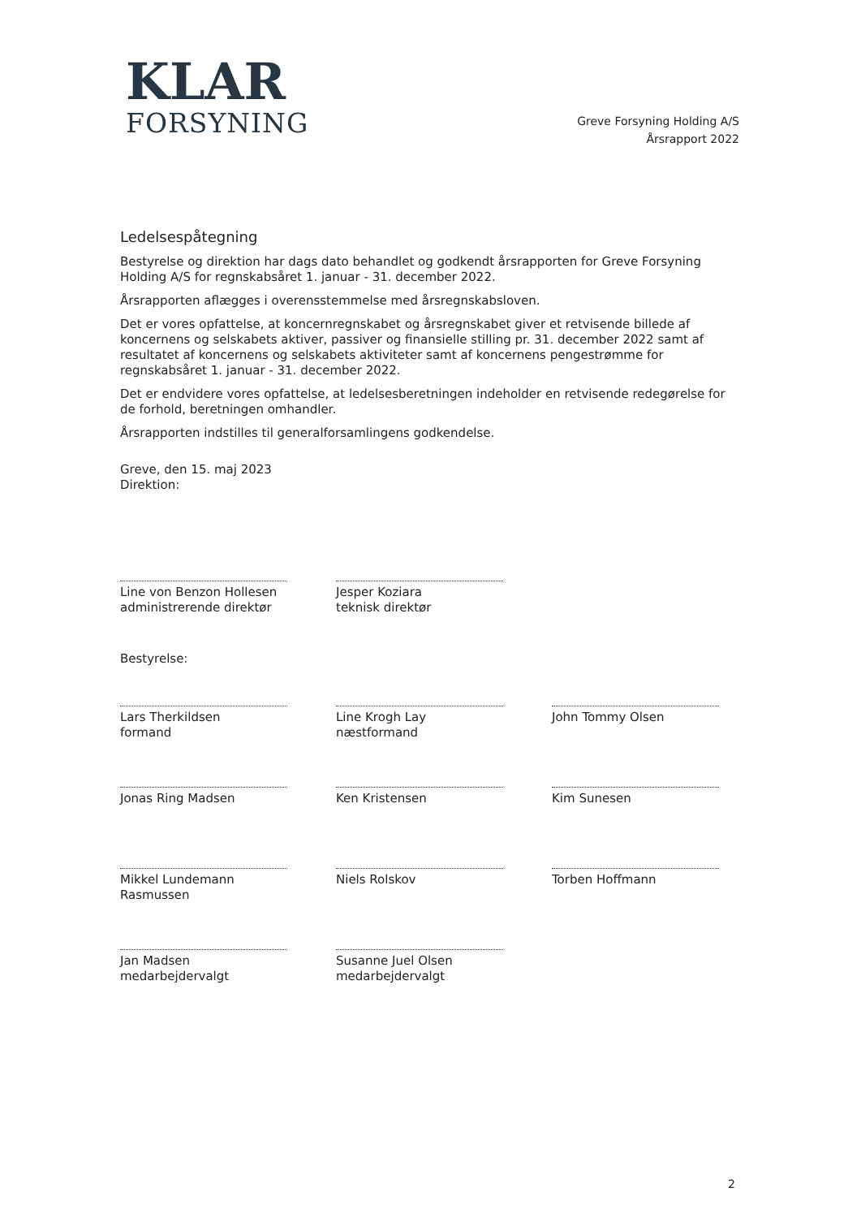KLAR
FORSYNING
Greve Forsyning Holding A/S
Årsrapport 2022
Ledelsespåtegning
Bestyrelse og direktion har dags dato behandlet og godkendt årsrapporten for Greve Forsyning Holding A/S for regnskabsåret 1. januar - 31. december 2022.
Årsrapporten aflægges i overensstemmelse med årsregnskabsloven.
Det er vores opfattelse, at koncernregnskabet og årsregnskabet giver et retvisende billede af koncernens og selskabets aktiver, passiver og finansielle stilling pr. 31. december 2022 samt af resultatet af koncernens og selskabets aktiviteter samt af koncernens pengestrømme for regnskabsåret 1. januar - 31. december 2022.
Det er endvidere vores opfattelse, at ledelsesberetningen indeholder en retvisende redegørelse for de forhold, beretningen omhandler.
Årsrapporten indstilles til generalforsamlingens godkendelse.
Greve, den 15. maj 2023
Direktion:
Line von Benzon Hollesen
administrerende direktør
Jesper Koziara
teknisk direktør
Bestyrelse:
Lars Therkildsen
formand
Line Krogh Lay
næstformand
John Tommy Olsen
Jonas Ring Madsen
Ken Kristensen
Kim Sunesen
Mikkel Lundemann
Rasmussen
Niels Rolskov
Torben Hoffmann
Jan Madsen
medarbejdervalgt
Susanne Juel Olsen
medarbejdervalgt
2